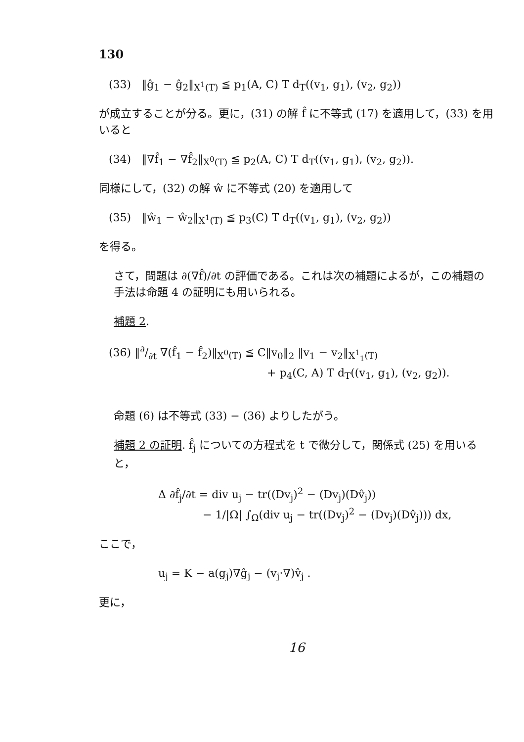130
(33) ‖ĝ<sub>1</sub> − ĝ<sub>2</sub>‖<sub>X<sup>1</sup>(T)</sub> ≦ p<sub>1</sub>(A, C) T d<sub>T</sub>((v<sub>1</sub>, g<sub>1</sub>), (v<sub>2</sub>, g<sub>2</sub>))
が成立することが分る。更に，(31) の解 f̂ に不等式 (17) を適用して，(33) を用いると
(34) ‖∇f̂<sub>1</sub> − ∇f̂<sub>2</sub>‖<sub>X<sup>0</sup>(T)</sub> ≦ p<sub>2</sub>(A, C) T d<sub>T</sub>((v<sub>1</sub>, g<sub>1</sub>), (v<sub>2</sub>, g<sub>2</sub>)).
同様にして，(32) の解 ŵ に不等式 (20) を適用して
(35) ‖ŵ<sub>1</sub> − ŵ<sub>2</sub>‖<sub>X<sup>1</sup>(T)</sub> ≦ p<sub>3</sub>(C) T d<sub>T</sub>((v<sub>1</sub>, g<sub>1</sub>), (v<sub>2</sub>, g<sub>2</sub>))
を得る。
さて，問題は ∂(∇f̂)/∂t の評価である。これは次の補題によるが，この補題の手法は命題 4 の証明にも用いられる。
補題 2.
(36) ‖∂/∂t ∇(f̂<sub>1</sub> − f̂<sub>2</sub>)‖<sub>X<sup>0</sup>(T)</sub> ≦ C‖v<sub>0</sub>‖<sub>2</sub> ‖v<sub>1</sub> − v<sub>2</sub>‖<sub>X<sup>1</sup><sub>1</sub>(T)</sub>
+ p<sub>4</sub>(C, A) T d<sub>T</sub>((v<sub>1</sub>, g<sub>1</sub>), (v<sub>2</sub>, g<sub>2</sub>)).
命題 (6) は不等式 (33) − (36) よりしたがう。
補題 2 の証明. f̂<sub>j</sub> についての方程式を t で微分して，関係式 (25) を用いると，
Δ ∂f̂<sub>j</sub>/∂t = div u<sub>j</sub> − tr((Dv<sub>j</sub>)<sup>2</sup> − (Dv<sub>j</sub>)(Dv̂<sub>j</sub>))
− 1/|Ω| ∫<sub>Ω</sub>(div u<sub>j</sub> − tr((Dv<sub>j</sub>)<sup>2</sup> − (Dv<sub>j</sub>)(Dv̂<sub>j</sub>))) dx,
ここで，
u<sub>j</sub> = K − a(g<sub>j</sub>)∇ĝ<sub>j</sub> − (v<sub>j</sub>·∇)v̂<sub>j</sub> .
更に，
16